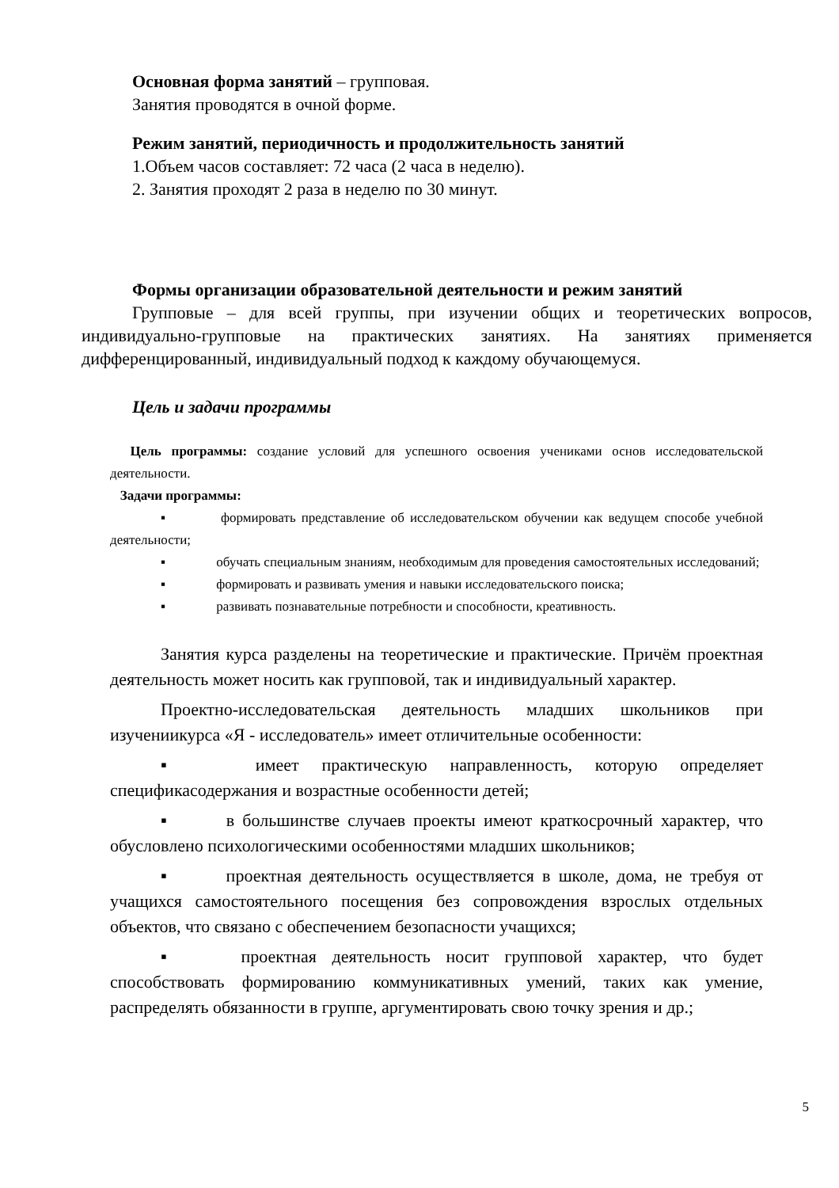Основная форма занятий – групповая.
Занятия проводятся в очной форме.
Режим занятий, периодичность и продолжительность занятий
1.Объем часов составляет: 72 часа (2 часа в неделю).
2. Занятия проходят 2 раза в неделю по 30 минут.
Формы организации образовательной деятельности и режим занятий
Групповые – для всей группы, при изучении общих и теоретических вопросов, индивидуально-групповые на практических занятиях. На занятиях применяется дифференцированный, индивидуальный подход к каждому обучающемуся.
Цель и задачи программы
Цель программы: создание условий для успешного освоения учениками основ исследовательской деятельности.
Задачи программы:
▪ формировать представление об исследовательском обучении как ведущем способе учебной деятельности;
▪ обучать специальным знаниям, необходимым для проведения самостоятельных исследований;
▪ формировать и развивать умения и навыки исследовательского поиска;
▪ развивать познавательные потребности и способности, креативность.
Занятия курса разделены на теоретические и практические. Причём проектная деятельность может носить как групповой, так и индивидуальный характер.
Проектно-исследовательская деятельность младших школьников при изучениикурса «Я - исследователь» имеет отличительные особенности:
▪ имеет практическую направленность, которую определяет спецификасодержания и возрастные особенности детей;
▪ в большинстве случаев проекты имеют краткосрочный характер, что обусловлено психологическими особенностями младших школьников;
▪ проектная деятельность осуществляется в школе, дома, не требуя от учащихся самостоятельного посещения без сопровождения взрослых отдельных объектов, что связано с обеспечением безопасности учащихся;
▪ проектная деятельность носит групповой характер, что будет способствовать формированию коммуникативных умений, таких как умение, распределять обязанности в группе, аргументировать свою точку зрения и др.;
5